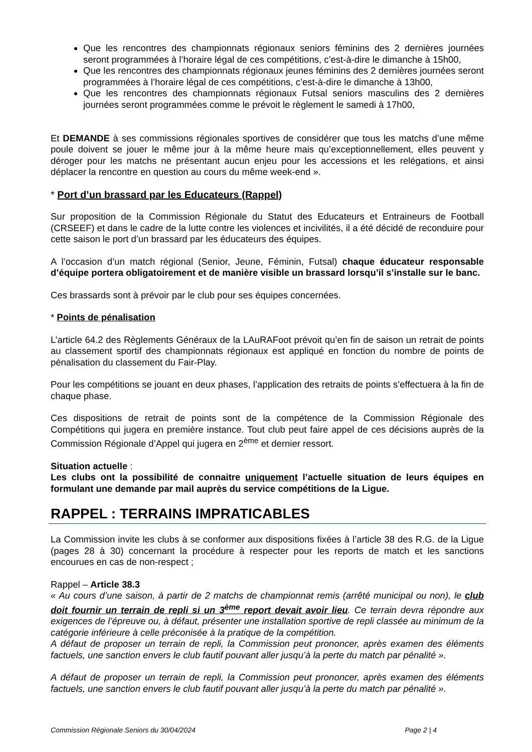Que les rencontres des championnats régionaux seniors féminins des 2 dernières journées seront programmées à l’horaire légal de ces compétitions, c’est-à-dire le dimanche à 15h00,
Que les rencontres des championnats régionaux jeunes féminins des 2 dernières journées seront programmées à l’horaire légal de ces compétitions, c’est-à-dire le dimanche à 13h00,
Que les rencontres des championnats régionaux Futsal seniors masculins des 2 dernières journées seront programmées comme le prévoit le règlement le samedi à 17h00,
Et DEMANDE à ses commissions régionales sportives de considérer que tous les matchs d’une même poule doivent se jouer le même jour à la même heure mais qu’exceptionnellement, elles peuvent y déroger pour les matchs ne présentant aucun enjeu pour les accessions et les relégations, et ainsi déplacer la rencontre en question au cours du même week-end ».
* Port d’un brassard par les Educateurs (Rappel)
Sur proposition de la Commission Régionale du Statut des Educateurs et Entraineurs de Football (CRSEEF) et dans le cadre de la lutte contre les violences et incivilités, il a été décidé de reconduire pour cette saison le port d’un brassard par les éducateurs des équipes.
A l’occasion d’un match régional (Senior, Jeune, Féminin, Futsal) chaque éducateur responsable d’équipe portera obligatoirement et de manière visible un brassard lorsqu’il s’installe sur le banc.
Ces brassards sont à prévoir par le club pour ses équipes concernées.
* Points de pénalisation
L’article 64.2 des Règlements Généraux de la LAuRAFoot prévoit qu’en fin de saison un retrait de points au classement sportif des championnats régionaux est appliqué en fonction du nombre de points de pénalisation du classement du Fair-Play.
Pour les compétitions se jouant en deux phases, l’application des retraits de points s’effectuera à la fin de chaque phase.
Ces dispositions de retrait de points sont de la compétence de la Commission Régionale des Compétitions qui jugera en première instance. Tout club peut faire appel de ces décisions auprès de la Commission Régionale d’Appel qui jugera en 2<sup>ème</sup> et dernier ressort.
Situation actuelle :
Les clubs ont la possibilité de connaitre uniquement l’actuelle situation de leurs équipes en formulant une demande par mail auprès du service compétitions de la Ligue.
RAPPEL : TERRAINS IMPRATICABLES
La Commission invite les clubs à se conformer aux dispositions fixées à l’article 38 des R.G. de la Ligue (pages 28 à 30) concernant la procédure à respecter pour les reports de match et les sanctions encourues en cas de non-respect ;
Rappel – Article 38.3
« Au cours d’une saison, à partir de 2 matchs de championnat remis (arrêté municipal ou non), le club doit fournir un terrain de repli si un 3<sup>ème</sup> report devait avoir lieu. Ce terrain devra répondre aux exigences de l’épreuve ou, à défaut, présenter une installation sportive de repli classée au minimum de la catégorie inférieure à celle préconisée à la pratique de la compétition.
A défaut de proposer un terrain de repli, la Commission peut prononcer, après examen des éléments factuels, une sanction envers le club fautif pouvant aller jusqu’à la perte du match par pénalité ».
A défaut de proposer un terrain de repli, la Commission peut prononcer, après examen des éléments factuels, une sanction envers le club fautif pouvant aller jusqu’à la perte du match par pénalité ».
Commission Régionale Seniors du 30/04/2024 Page 2 | 4